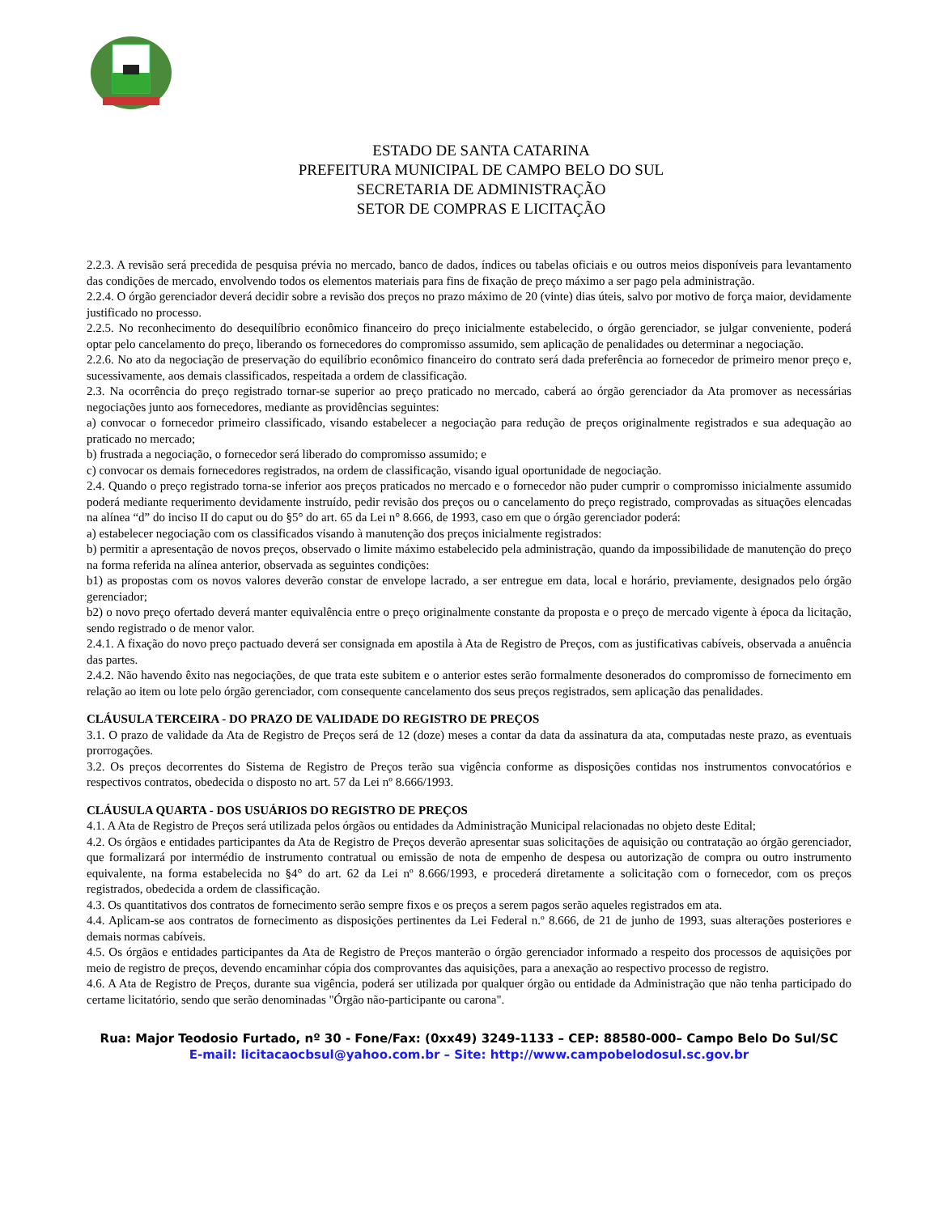ESTADO DE SANTA CATARINA
PREFEITURA MUNICIPAL DE CAMPO BELO DO SUL
SECRETARIA DE ADMINISTRAÇÃO
SETOR DE COMPRAS E LICITAÇÃO
2.2.3. A revisão será precedida de pesquisa prévia no mercado, banco de dados, índices ou tabelas oficiais e ou outros meios disponíveis para levantamento das condições de mercado, envolvendo todos os elementos materiais para fins de fixação de preço máximo a ser pago pela administração.
2.2.4. O órgão gerenciador deverá decidir sobre a revisão dos preços no prazo máximo de 20 (vinte) dias úteis, salvo por motivo de força maior, devidamente justificado no processo.
2.2.5. No reconhecimento do desequilíbrio econômico financeiro do preço inicialmente estabelecido, o órgão gerenciador, se julgar conveniente, poderá optar pelo cancelamento do preço, liberando os fornecedores do compromisso assumido, sem aplicação de penalidades ou determinar a negociação.
2.2.6. No ato da negociação de preservação do equilíbrio econômico financeiro do contrato será dada preferência ao fornecedor de primeiro menor preço e, sucessivamente, aos demais classificados, respeitada a ordem de classificação.
2.3. Na ocorrência do preço registrado tornar-se superior ao preço praticado no mercado, caberá ao órgão gerenciador da Ata promover as necessárias negociações junto aos fornecedores, mediante as providências seguintes:
a) convocar o fornecedor primeiro classificado, visando estabelecer a negociação para redução de preços originalmente registrados e sua adequação ao praticado no mercado;
b) frustrada a negociação, o fornecedor será liberado do compromisso assumido; e
c) convocar os demais fornecedores registrados, na ordem de classificação, visando igual oportunidade de negociação.
2.4. Quando o preço registrado torna-se inferior aos preços praticados no mercado e o fornecedor não puder cumprir o compromisso inicialmente assumido poderá mediante requerimento devidamente instruído, pedir revisão dos preços ou o cancelamento do preço registrado, comprovadas as situações elencadas na alínea “d” do inciso II do caput ou do §5° do art. 65 da Lei n° 8.666, de 1993, caso em que o órgão gerenciador poderá:
a) estabelecer negociação com os classificados visando à manutenção dos preços inicialmente registrados:
b) permitir a apresentação de novos preços, observado o limite máximo estabelecido pela administração, quando da impossibilidade de manutenção do preço na forma referida na alínea anterior, observada as seguintes condições:
b1) as propostas com os novos valores deverão constar de envelope lacrado, a ser entregue em data, local e horário, previamente, designados pelo órgão gerenciador;
b2) o novo preço ofertado deverá manter equivalência entre o preço originalmente constante da proposta e o preço de mercado vigente à época da licitação, sendo registrado o de menor valor.
2.4.1. A fixação do novo preço pactuado deverá ser consignada em apostila à Ata de Registro de Preços, com as justificativas cabíveis, observada a anuência das partes.
2.4.2. Não havendo êxito nas negociações, de que trata este subitem e o anterior estes serão formalmente desonerados do compromisso de fornecimento em relação ao item ou lote pelo órgão gerenciador, com consequente cancelamento dos seus preços registrados, sem aplicação das penalidades.
CLÁUSULA TERCEIRA - DO PRAZO DE VALIDADE DO REGISTRO DE PREÇOS
3.1. O prazo de validade da Ata de Registro de Preços será de 12 (doze) meses a contar da data da assinatura da ata, computadas neste prazo, as eventuais prorrogações.
3.2. Os preços decorrentes do Sistema de Registro de Preços terão sua vigência conforme as disposições contidas nos instrumentos convocatórios e respectivos contratos, obedecida o disposto no art. 57 da Lei nº 8.666/1993.
CLÁUSULA QUARTA - DOS USUÁRIOS DO REGISTRO DE PREÇOS
4.1. A Ata de Registro de Preços será utilizada pelos órgãos ou entidades da Administração Municipal relacionadas no objeto deste Edital;
4.2. Os órgãos e entidades participantes da Ata de Registro de Preços deverão apresentar suas solicitações de aquisição ou contratação ao órgão gerenciador, que formalizará por intermédio de instrumento contratual ou emissão de nota de empenho de despesa ou autorização de compra ou outro instrumento equivalente, na forma estabelecida no §4° do art. 62 da Lei nº 8.666/1993, e procederá diretamente a solicitação com o fornecedor, com os preços registrados, obedecida a ordem de classificação.
4.3. Os quantitativos dos contratos de fornecimento serão sempre fixos e os preços a serem pagos serão aqueles registrados em ata.
4.4. Aplicam-se aos contratos de fornecimento as disposições pertinentes da Lei Federal n.º 8.666, de 21 de junho de 1993, suas alterações posteriores e demais normas cabíveis.
4.5. Os órgãos e entidades participantes da Ata de Registro de Preços manterão o órgão gerenciador informado a respeito dos processos de aquisições por meio de registro de preços, devendo encaminhar cópia dos comprovantes das aquisições, para a anexação ao respectivo processo de registro.
4.6. A Ata de Registro de Preços, durante sua vigência, poderá ser utilizada por qualquer órgão ou entidade da Administração que não tenha participado do certame licitatório, sendo que serão denominadas "Órgão não-participante ou carona".
Rua: Major Teodosio Furtado, nº 30 - Fone/Fax: (0xx49) 3249-1133 – CEP: 88580-000– Campo Belo Do Sul/SC
E-mail: licitacaocbsul@yahoo.com.br – Site: http://www.campobelodosul.sc.gov.br